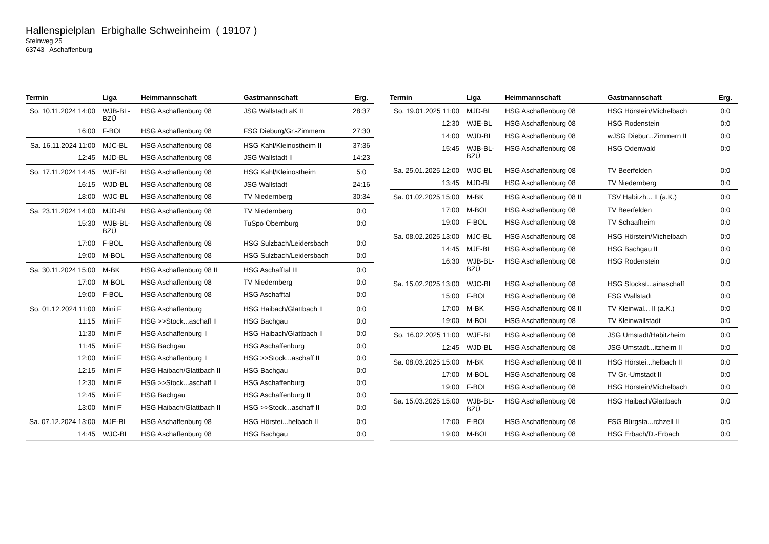Hallenspielplan Erbighalle Schweinheim ( 19107 )
Steinweg 25
63743 Aschaffenburg
| Termin | Liga | Heimmannschaft | Gastmannschaft | Erg. |
| --- | --- | --- | --- | --- |
| So. 10.11.2024 14:00 | WJB-BL-BZÜ | HSG Aschaffenburg 08 | JSG Wallstadt aK II | 28:37 |
| 16:00 | F-BOL | HSG Aschaffenburg 08 | FSG Dieburg/Gr.-Zimmern | 27:30 |
| Sa. 16.11.2024 11:00 | MJC-BL | HSG Aschaffenburg 08 | HSG Kahl/Kleinostheim II | 37:36 |
| 12:45 | MJD-BL | HSG Aschaffenburg 08 | JSG Wallstadt II | 14:23 |
| So. 17.11.2024 14:45 | WJE-BL | HSG Aschaffenburg 08 | HSG Kahl/Kleinostheim | 5:0 |
| 16:15 | WJD-BL | HSG Aschaffenburg 08 | JSG Wallstadt | 24:16 |
| 18:00 | WJC-BL | HSG Aschaffenburg 08 | TV Niedernberg | 30:34 |
| Sa. 23.11.2024 14:00 | MJD-BL | HSG Aschaffenburg 08 | TV Niedernberg | 0:0 |
| 15:30 | WJB-BL-BZÜ | HSG Aschaffenburg 08 | TuSpo Obernburg | 0:0 |
| 17:00 | F-BOL | HSG Aschaffenburg 08 | HSG Sulzbach/Leidersbach | 0:0 |
| 19:00 | M-BOL | HSG Aschaffenburg 08 | HSG Sulzbach/Leidersbach | 0:0 |
| Sa. 30.11.2024 15:00 | M-BK | HSG Aschaffenburg 08 II | HSG Aschafftal III | 0:0 |
| 17:00 | M-BOL | HSG Aschaffenburg 08 | TV Niedernberg | 0:0 |
| 19:00 | F-BOL | HSG Aschaffenburg 08 | HSG Aschafftal | 0:0 |
| So. 01.12.2024 11:00 | Mini F | HSG Aschaffenburg | HSG Haibach/Glattbach II | 0:0 |
| 11:15 | Mini F | HSG >>Stock...aschaff II | HSG Bachgau | 0:0 |
| 11:30 | Mini F | HSG Aschaffenburg II | HSG Haibach/Glattbach II | 0:0 |
| 11:45 | Mini F | HSG Bachgau | HSG Aschaffenburg | 0:0 |
| 12:00 | Mini F | HSG Aschaffenburg II | HSG >>Stock...aschaff II | 0:0 |
| 12:15 | Mini F | HSG Haibach/Glattbach II | HSG Bachgau | 0:0 |
| 12:30 | Mini F | HSG >>Stock...aschaff II | HSG Aschaffenburg | 0:0 |
| 12:45 | Mini F | HSG Bachgau | HSG Aschaffenburg II | 0:0 |
| 13:00 | Mini F | HSG Haibach/Glattbach II | HSG >>Stock...aschaff II | 0:0 |
| Sa. 07.12.2024 13:00 | MJE-BL | HSG Aschaffenburg 08 | HSG Hörstei...helbach II | 0:0 |
| 14:45 | WJC-BL | HSG Aschaffenburg 08 | HSG Bachgau | 0:0 |
| Termin | Liga | Heimmannschaft | Gastmannschaft | Erg. |
| --- | --- | --- | --- | --- |
| So. 19.01.2025 11:00 | MJD-BL | HSG Aschaffenburg 08 | HSG Hörstein/Michelbach | 0:0 |
| 12:30 | WJE-BL | HSG Aschaffenburg 08 | HSG Rodenstein | 0:0 |
| 14:00 | WJD-BL | HSG Aschaffenburg 08 | wJSG Diebur...Zimmern II | 0:0 |
| 15:45 | WJB-BL-BZÜ | HSG Aschaffenburg 08 | HSG Odenwald | 0:0 |
| Sa. 25.01.2025 12:00 | WJC-BL | HSG Aschaffenburg 08 | TV Beerfelden | 0:0 |
| 13:45 | MJD-BL | HSG Aschaffenburg 08 | TV Niedernberg | 0:0 |
| Sa. 01.02.2025 15:00 | M-BK | HSG Aschaffenburg 08 II | TSV Habitzh... II (a.K.) | 0:0 |
| 17:00 | M-BOL | HSG Aschaffenburg 08 | TV Beerfelden | 0:0 |
| 19:00 | F-BOL | HSG Aschaffenburg 08 | TV Schaafheim | 0:0 |
| Sa. 08.02.2025 13:00 | MJC-BL | HSG Aschaffenburg 08 | HSG Hörstein/Michelbach | 0:0 |
| 14:45 | MJE-BL | HSG Aschaffenburg 08 | HSG Bachgau II | 0:0 |
| 16:30 | WJB-BL-BZÜ | HSG Aschaffenburg 08 | HSG Rodenstein | 0:0 |
| Sa. 15.02.2025 13:00 | WJC-BL | HSG Aschaffenburg 08 | HSG Stockst...ainaschaff | 0:0 |
| 15:00 | F-BOL | HSG Aschaffenburg 08 | FSG Wallstadt | 0:0 |
| 17:00 | M-BK | HSG Aschaffenburg 08 II | TV Kleinwal... II (a.K.) | 0:0 |
| 19:00 | M-BOL | HSG Aschaffenburg 08 | TV Kleinwallstadt | 0:0 |
| So. 16.02.2025 11:00 | WJE-BL | HSG Aschaffenburg 08 | JSG Umstadt/Habitzheim | 0:0 |
| 12:45 | WJD-BL | HSG Aschaffenburg 08 | JSG Umstadt...itzheim II | 0:0 |
| Sa. 08.03.2025 15:00 | M-BK | HSG Aschaffenburg 08 II | HSG Hörstei...helbach II | 0:0 |
| 17:00 | M-BOL | HSG Aschaffenburg 08 | TV Gr.-Umstadt II | 0:0 |
| 19:00 | F-BOL | HSG Aschaffenburg 08 | HSG Hörstein/Michelbach | 0:0 |
| Sa. 15.03.2025 15:00 | WJB-BL-BZÜ | HSG Aschaffenburg 08 | HSG Haibach/Glattbach | 0:0 |
| 17:00 | F-BOL | HSG Aschaffenburg 08 | FSG Bürgsta...rchzell II | 0:0 |
| 19:00 | M-BOL | HSG Aschaffenburg 08 | HSG Erbach/D.-Erbach | 0:0 |